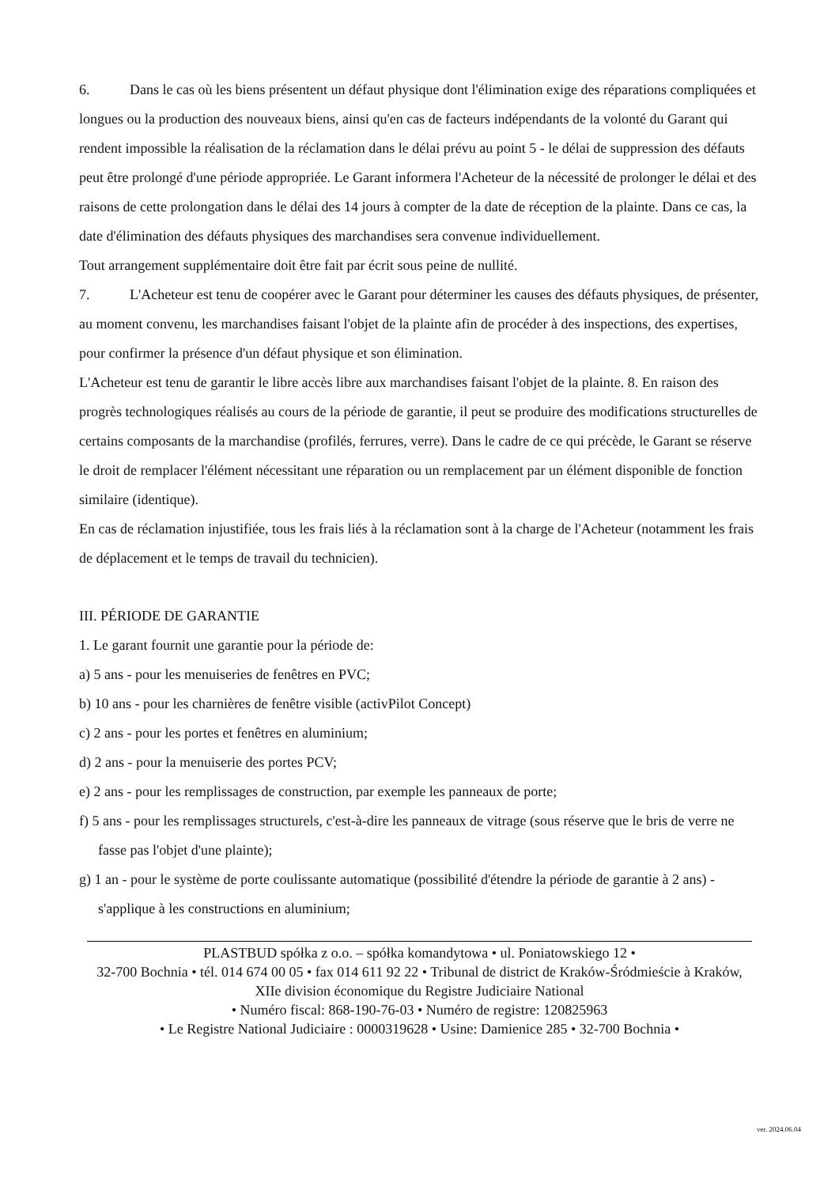6. Dans le cas où les biens présentent un défaut physique dont l'élimination exige des réparations compliquées et longues ou la production des nouveaux biens, ainsi qu'en cas de facteurs indépendants de la volonté du Garant qui rendent impossible la réalisation de la réclamation dans le délai prévu au point 5 - le délai de suppression des défauts peut être prolongé d'une période appropriée. Le Garant informera l'Acheteur de la nécessité de prolonger le délai et des raisons de cette prolongation dans le délai des 14 jours à compter de la date de réception de la plainte. Dans ce cas, la date d'élimination des défauts physiques des marchandises sera convenue individuellement.
Tout arrangement supplémentaire doit être fait par écrit sous peine de nullité.
7. L'Acheteur est tenu de coopérer avec le Garant pour déterminer les causes des défauts physiques, de présenter, au moment convenu, les marchandises faisant l'objet de la plainte afin de procéder à des inspections, des expertises, pour confirmer la présence d'un défaut physique et son élimination.
L'Acheteur est tenu de garantir le libre accès libre aux marchandises faisant l'objet de la plainte. 8. En raison des progrès technologiques réalisés au cours de la période de garantie, il peut se produire des modifications structurelles de certains composants de la marchandise (profilés, ferrures, verre). Dans le cadre de ce qui précède, le Garant se réserve le droit de remplacer l'élément nécessitant une réparation ou un remplacement par un élément disponible de fonction similaire (identique).
En cas de réclamation injustifiée, tous les frais liés à la réclamation sont à la charge de l'Acheteur (notamment les frais de déplacement et le temps de travail du technicien).
III. PÉRIODE DE GARANTIE
1. Le garant fournit une garantie pour la période de:
a) 5 ans - pour les menuiseries de fenêtres en PVC;
b) 10 ans - pour les charnières de fenêtre visible (activPilot Concept)
c) 2 ans - pour les portes et fenêtres en aluminium;
d) 2 ans - pour la menuiserie des portes PCV;
e) 2 ans - pour les remplissages de construction, par exemple les panneaux de porte;
f) 5 ans - pour les remplissages structurels, c'est-à-dire les panneaux de vitrage (sous réserve que le bris de verre ne fasse pas l'objet d'une plainte);
g) 1 an - pour le système de porte coulissante automatique (possibilité d'étendre la période de garantie à 2 ans) - s'applique à les constructions en aluminium;
PLASTBUD spółka z o.o. – spółka komandytowa • ul. Poniatowskiego 12 •
32-700 Bochnia • tél. 014 674 00 05 • fax 014 611 92 22 • Tribunal de district de Kraków-Śródmieście à Kraków, XIIe division économique du Registre Judiciaire National
• Numéro fiscal: 868-190-76-03 • Numéro de registre: 120825963
• Le Registre National Judiciaire : 0000319628 • Usine: Damienice 285 • 32-700 Bochnia •
ver. 2024.06.04